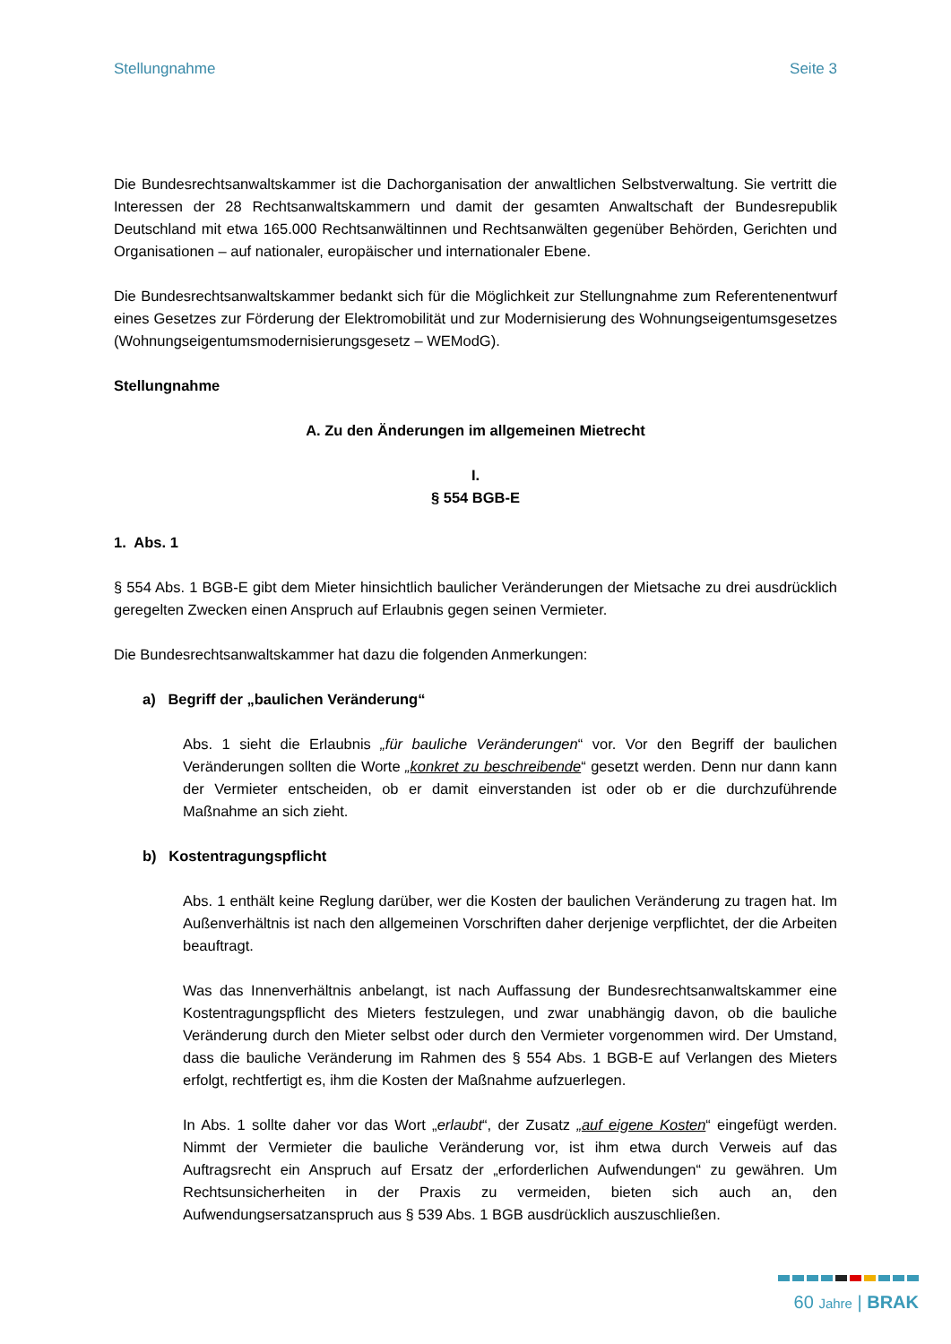Stellungnahme Seite 3
Die Bundesrechtsanwaltskammer ist die Dachorganisation der anwaltlichen Selbstverwaltung. Sie vertritt die Interessen der 28 Rechtsanwaltskammern und damit der gesamten Anwaltschaft der Bundesrepublik Deutschland mit etwa 165.000 Rechtsanwältinnen und Rechtsanwälten gegenüber Behörden, Gerichten und Organisationen – auf nationaler, europäischer und internationaler Ebene.
Die Bundesrechtsanwaltskammer bedankt sich für die Möglichkeit zur Stellungnahme zum Referentenentwurf eines Gesetzes zur Förderung der Elektromobilität und zur Modernisierung des Wohnungseigentumsgesetzes (Wohnungseigentumsmodernisierungsgesetz – WEModG).
Stellungnahme
A. Zu den Änderungen im allgemeinen Mietrecht
I.
§ 554 BGB-E
1. Abs. 1
§ 554 Abs. 1 BGB-E gibt dem Mieter hinsichtlich baulicher Veränderungen der Mietsache zu drei ausdrücklich geregelten Zwecken einen Anspruch auf Erlaubnis gegen seinen Vermieter.
Die Bundesrechtsanwaltskammer hat dazu die folgenden Anmerkungen:
a) Begriff der „baulichen Veränderung“
Abs. 1 sieht die Erlaubnis „für bauliche Veränderungen“ vor. Vor den Begriff der baulichen Veränderungen sollten die Worte „konkret zu beschreibende“ gesetzt werden. Denn nur dann kann der Vermieter entscheiden, ob er damit einverstanden ist oder ob er die durchzuführende Maßnahme an sich zieht.
b) Kostentragungspflicht
Abs. 1 enthält keine Reglung darüber, wer die Kosten der baulichen Veränderung zu tragen hat. Im Außenverhältnis ist nach den allgemeinen Vorschriften daher derjenige verpflichtet, der die Arbeiten beauftragt.
Was das Innenverhältnis anbelangt, ist nach Auffassung der Bundesrechtsanwaltskammer eine Kostentragungspflicht des Mieters festzulegen, und zwar unabhängig davon, ob die bauliche Veränderung durch den Mieter selbst oder durch den Vermieter vorgenommen wird. Der Umstand, dass die bauliche Veränderung im Rahmen des § 554 Abs. 1 BGB-E auf Verlangen des Mieters erfolgt, rechtfertigt es, ihm die Kosten der Maßnahme aufzuerlegen.
In Abs. 1 sollte daher vor das Wort „erlaubt“, der Zusatz „auf eigene Kosten“ eingefügt werden. Nimmt der Vermieter die bauliche Veränderung vor, ist ihm etwa durch Verweis auf das Auftragsrecht ein Anspruch auf Ersatz der „erforderlichen Aufwendungen“ zu gewähren. Um Rechtsunsicherheiten in der Praxis zu vermeiden, bieten sich auch an, den Aufwendungsersatzanspruch aus § 539 Abs. 1 BGB ausdrücklich auszuschließen.
60 Jahre | BRAK